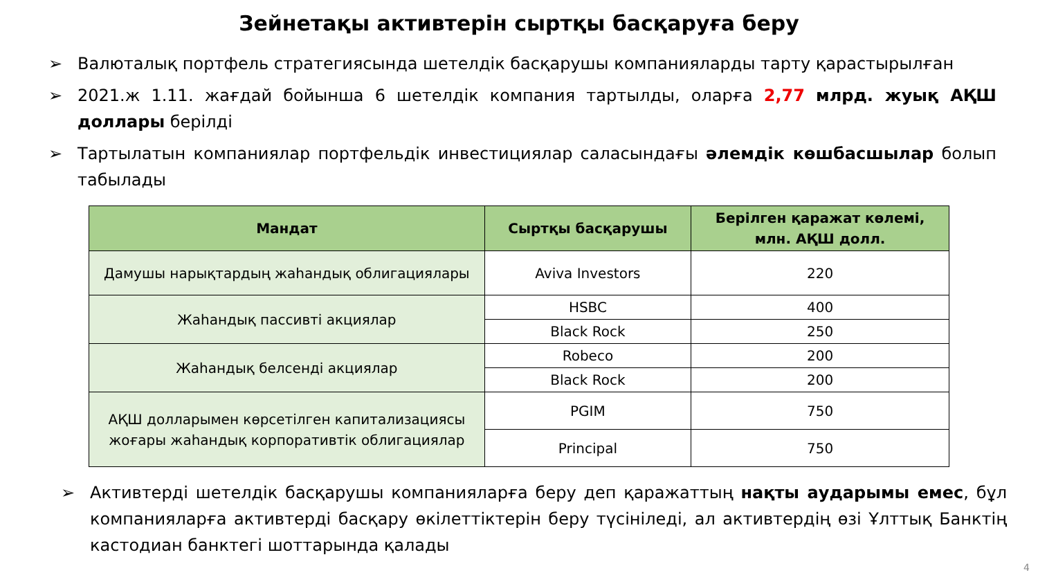Зейнетақы активтерін сыртқы басқаруға беру
➢ Валюталық портфель стратегиясында шетелдік басқарушы компанияларды тарту қарастырылған
➢ 2021.ж 1.11. жағдай бойынша 6 шетелдік компания тартылды, оларға 2,77 млрд. жуық АҚШ доллары берілді
➢ Тартылатын компаниялар портфельдік инвестициялар саласындағы әлемдік көшбасшылар болып табылады
| Мандат | Сыртқы басқарушы | Берілген қаражат көлемі, млн. АҚШ долл. |
| --- | --- | --- |
| Дамушы нарықтардың жаһандық облигациялары | Aviva Investors | 220 |
| Жаһандық пассивті акциялар | HSBC | 400 |
| | Black Rock | 250 |
| Жаһандық белсенді акциялар | Robeco | 200 |
| | Black Rock | 200 |
| АҚШ долларымен көрсетілген капитализациясы жоғары жаһандық корпоративтік облигациялар | PGIM | 750 |
| | Principal | 750 |
➢ Активтерді шетелдік басқарушы компанияларға беру деп қаражаттың нақты аударымы емес, бұл компанияларға активтерді басқару өкілеттіктерін беру түсініледі, ал активтердің өзі Ұлттық Банктің кастодиан банктегі шоттарында қалады
4